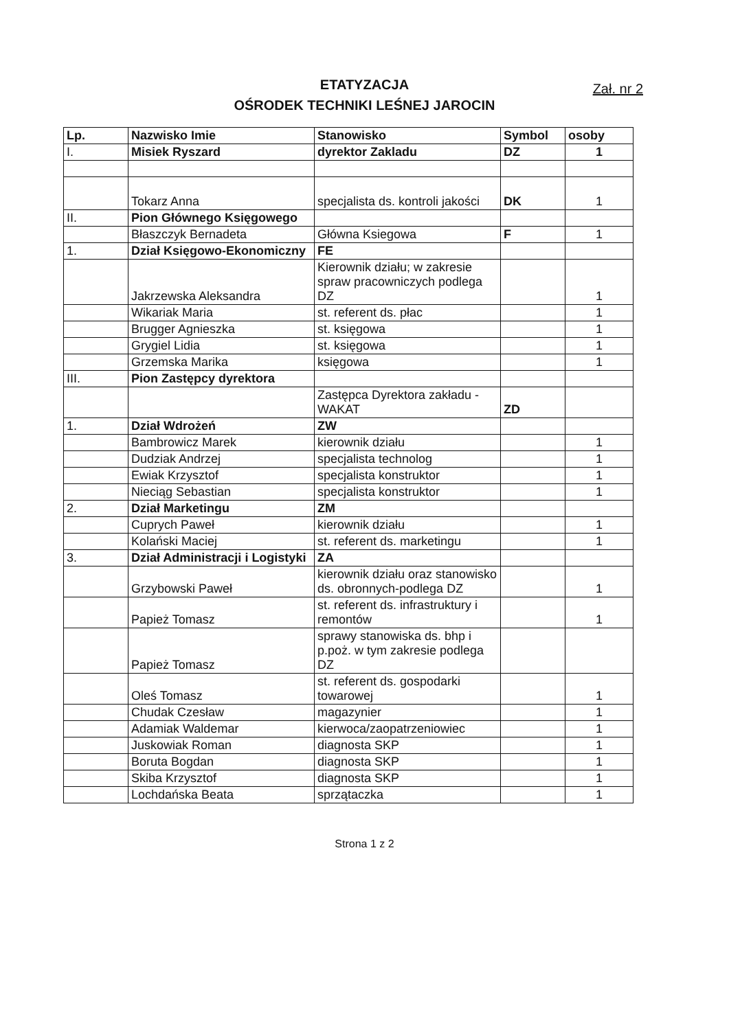ETATYZACJA
OŚRODEK TECHNIKI LEŚNEJ JAROCIN
Zał. nr 2
| Lp. | Nazwisko Imie | Stanowisko | Symbol | osoby |
| --- | --- | --- | --- | --- |
| I. | Misiek Ryszard | dyrektor Zakladu | DZ | 1 |
| | Tokarz Anna | specjalista ds. kontroli jakości | DK | 1 |
| II. | Pion Głównego Księgowego | | | |
| | Błaszczyk Bernadeta | Główna Ksiegowa | F | 1 |
| 1. | Dział Księgowo-Ekonomiczny | FE | | |
| | Jakrzewska Aleksandra | Kierownik działu; w zakresie spraw pracowniczych podlega DZ | | 1 |
| | Wikariak Maria | st. referent ds. płac | | 1 |
| | Brugger Agnieszka | st. księgowa | | 1 |
| | Grygiel Lidia | st. księgowa | | 1 |
| | Grzemska Marika | księgowa | | 1 |
| III. | Pion Zastępcy dyrektora | | | |
| | | Zastępca Dyrektora zakładu - WAKAT | ZD | |
| 1. | Dział Wdrożeń | ZW | | |
| | Bambrowicz Marek | kierownik działu | | 1 |
| | Dudziak Andrzej | specjalista technolog | | 1 |
| | Ewiak Krzysztof | specjalista konstruktor | | 1 |
| | Nieciąg Sebastian | specjalista konstruktor | | 1 |
| 2. | Dział Marketingu | ZM | | |
| | Cuprych Paweł | kierownik działu | | 1 |
| | Kolański Maciej | st. referent ds. marketingu | | 1 |
| 3. | Dział Administracji i Logistyki | ZA | | |
| | Grzybowski Paweł | kierownik działu oraz stanowisko ds. obronnych-podlega DZ | | 1 |
| | Papież Tomasz | st. referent ds. infrastruktury i remontów | | 1 |
| | Papież Tomasz | sprawy stanowiska ds. bhp i p.poż. w tym zakresie podlega DZ | | |
| | Oleś Tomasz | st. referent ds. gospodarki towarowej | | 1 |
| | Chudak Czesław | magazynier | | 1 |
| | Adamiak Waldemar | kierwoca/zaopatrzeniowiec | | 1 |
| | Juskowiak Roman | diagnosta SKP | | 1 |
| | Boruta Bogdan | diagnosta SKP | | 1 |
| | Skiba Krzysztof | diagnosta SKP | | 1 |
| | Lochdańska Beata | sprzątaczka | | 1 |
Strona 1 z 2